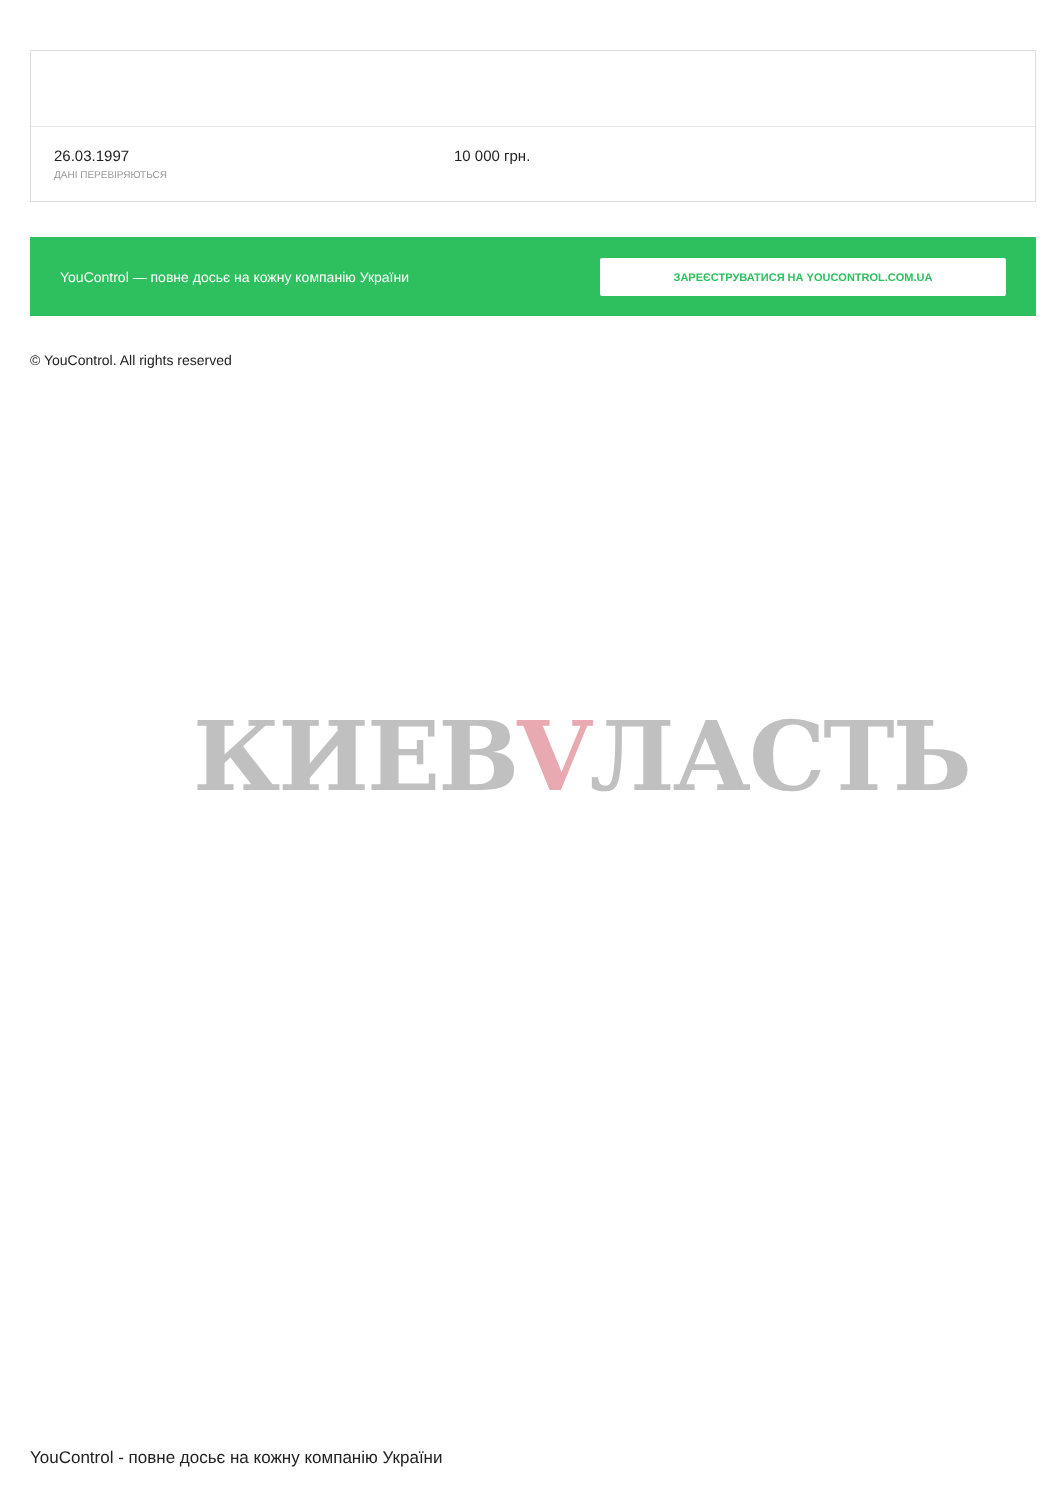26.03.1997
ДАНІ ПЕРЕВІРЯЮТЬСЯ
10 000 грн.
YouControl — повне досьє на кожну компанію України
ЗАРЕЄСТРУВАТИСЯ НА YOUCONTROL.COM.UA
© YouControl. All rights reserved
КИЕВVЛАСТЬ
YouControl - повне досьє на кожну компанію України